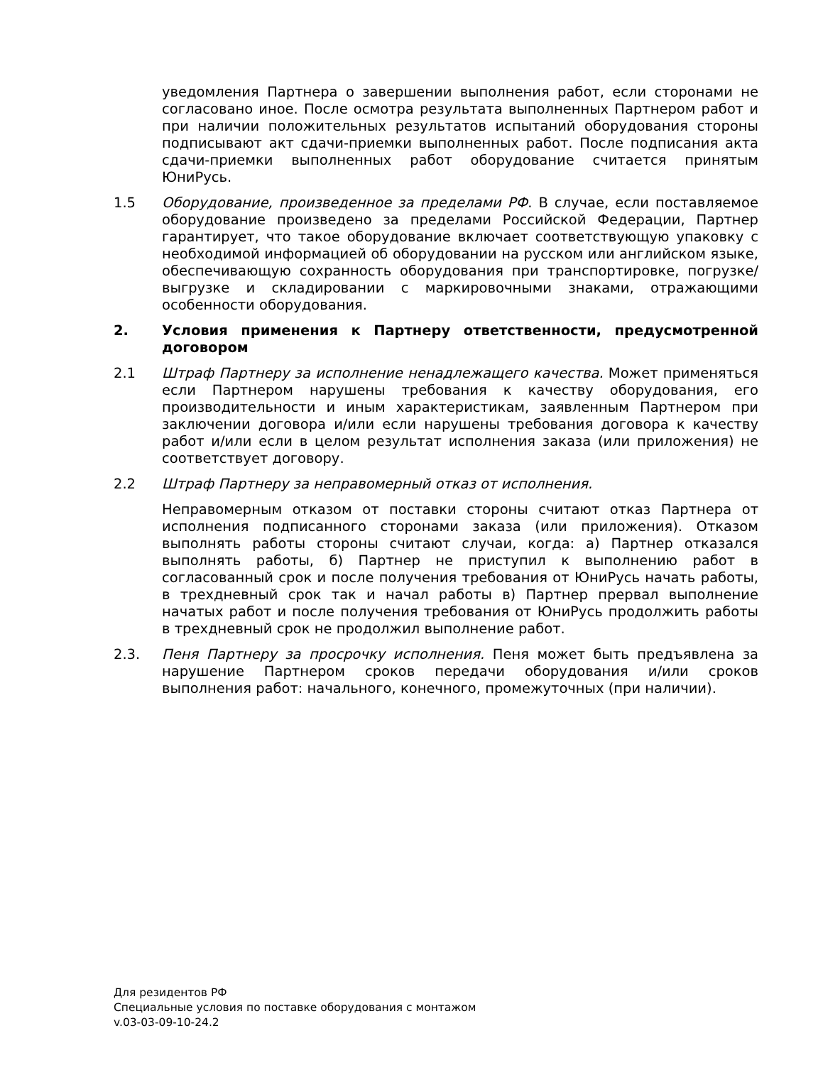уведомления Партнера о завершении выполнения работ, если сторонами не согласовано иное. После осмотра результата выполненных Партнером работ и при наличии положительных результатов испытаний оборудования стороны подписывают акт сдачи-приемки выполненных работ. После подписания акта сдачи-приемки выполненных работ оборудование считается принятым ЮниРусь.
1.5 Оборудование, произведенное за пределами РФ. В случае, если поставляемое оборудование произведено за пределами Российской Федерации, Партнер гарантирует, что такое оборудование включает соответствующую упаковку с необходимой информацией об оборудовании на русском или английском языке, обеспечивающую сохранность оборудования при транспортировке, погрузке/выгрузке и складировании с маркировочными знаками, отражающими особенности оборудования.
2. Условия применения к Партнеру ответственности, предусмотренной договором
2.1 Штраф Партнеру за исполнение ненадлежащего качества. Может применяться если Партнером нарушены требования к качеству оборудования, его производительности и иным характеристикам, заявленным Партнером при заключении договора и/или если нарушены требования договора к качеству работ и/или если в целом результат исполнения заказа (или приложения) не соответствует договору.
2.2 Штраф Партнеру за неправомерный отказ от исполнения.
Неправомерным отказом от поставки стороны считают отказ Партнера от исполнения подписанного сторонами заказа (или приложения). Отказом выполнять работы стороны считают случаи, когда: а) Партнер отказался выполнять работы, б) Партнер не приступил к выполнению работ в согласованный срок и после получения требования от ЮниРусь начать работы, в трехдневный срок так и начал работы в) Партнер прервал выполнение начатых работ и после получения требования от ЮниРусь продолжить работы в трехдневный срок не продолжил выполнение работ.
2.3. Пеня Партнеру за просрочку исполнения. Пеня может быть предъявлена за нарушение Партнером сроков передачи оборудования и/или сроков выполнения работ: начального, конечного, промежуточных (при наличии).
Для резидентов РФ
Специальные условия по поставке оборудования с монтажом
v.03-03-09-10-24.2